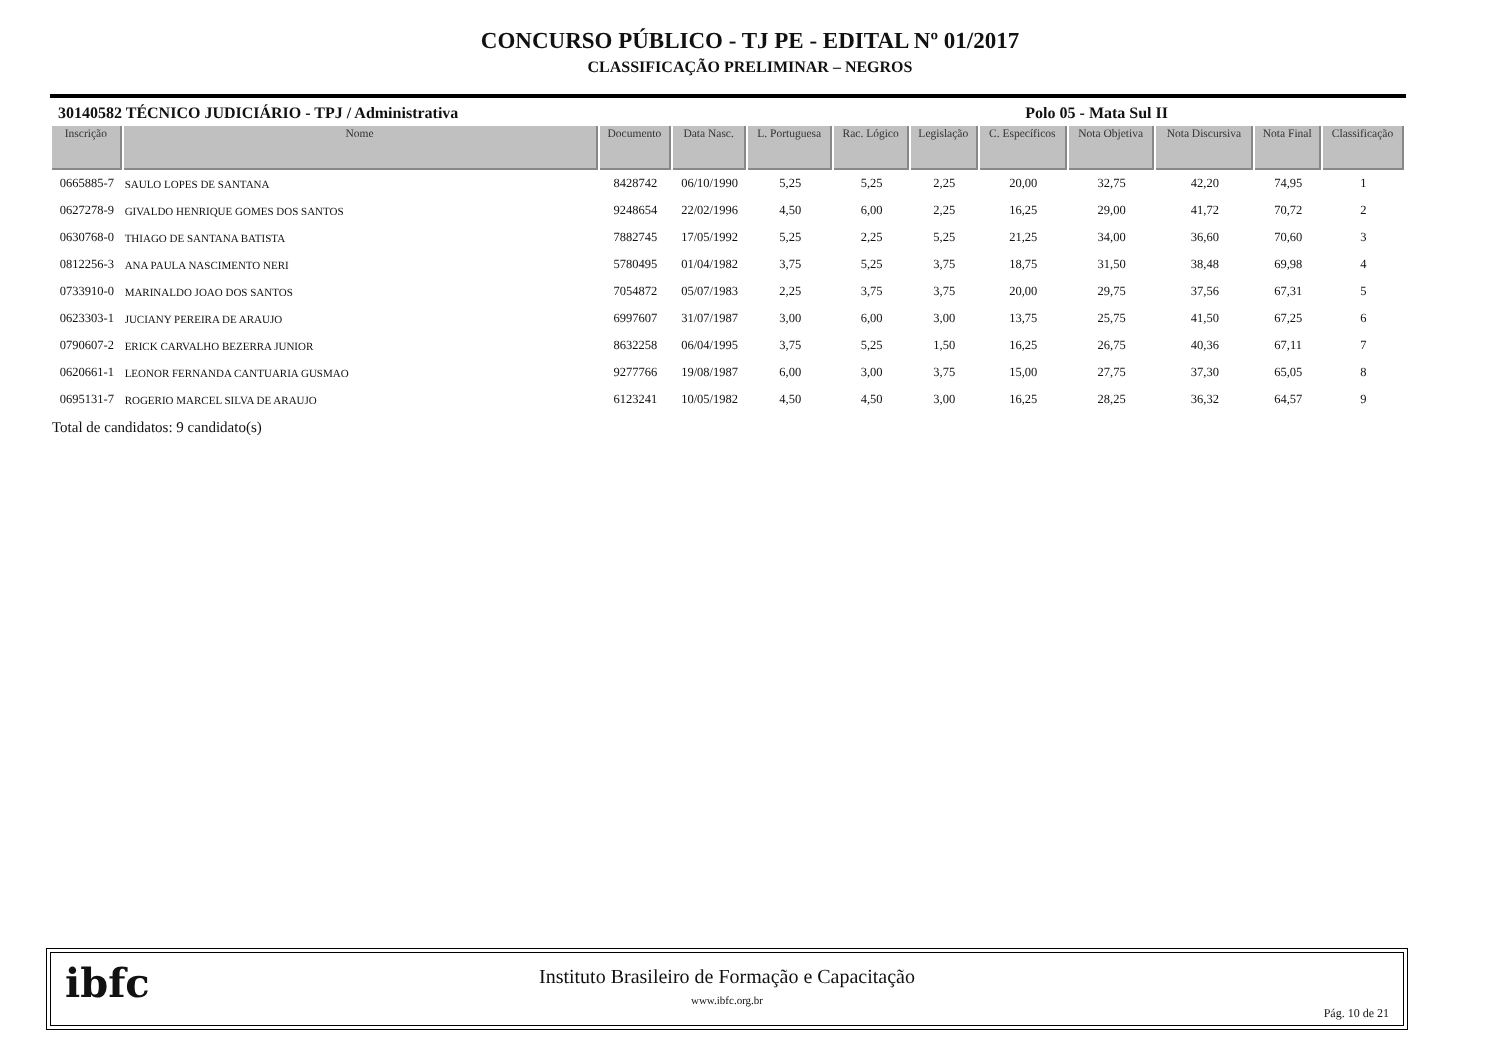CONCURSO PÚBLICO - TJ PE - EDITAL Nº 01/2017
CLASSIFICAÇÃO PRELIMINAR – NEGROS
30140582 TÉCNICO JUDICIÁRIO - TPJ / Administrativa Polo 05 - Mata Sul II
| Inscrição | Nome | Documento | Data Nasc. | L. Portuguesa | Rac. Lógico | Legislação | C. Específicos | Nota Objetiva | Nota Discursiva | Nota Final | Classificação |
| --- | --- | --- | --- | --- | --- | --- | --- | --- | --- | --- | --- |
| 0665885-7 | SAULO LOPES DE SANTANA | 8428742 | 06/10/1990 | 5,25 | 5,25 | 2,25 | 20,00 | 32,75 | 42,20 | 74,95 | 1 |
| 0627278-9 | GIVALDO HENRIQUE GOMES DOS SANTOS | 9248654 | 22/02/1996 | 4,50 | 6,00 | 2,25 | 16,25 | 29,00 | 41,72 | 70,72 | 2 |
| 0630768-0 | THIAGO DE SANTANA BATISTA | 7882745 | 17/05/1992 | 5,25 | 2,25 | 5,25 | 21,25 | 34,00 | 36,60 | 70,60 | 3 |
| 0812256-3 | ANA PAULA NASCIMENTO NERI | 5780495 | 01/04/1982 | 3,75 | 5,25 | 3,75 | 18,75 | 31,50 | 38,48 | 69,98 | 4 |
| 0733910-0 | MARINALDO JOAO DOS SANTOS | 7054872 | 05/07/1983 | 2,25 | 3,75 | 3,75 | 20,00 | 29,75 | 37,56 | 67,31 | 5 |
| 0623303-1 | JUCIANY PEREIRA DE ARAUJO | 6997607 | 31/07/1987 | 3,00 | 6,00 | 3,00 | 13,75 | 25,75 | 41,50 | 67,25 | 6 |
| 0790607-2 | ERICK CARVALHO BEZERRA JUNIOR | 8632258 | 06/04/1995 | 3,75 | 5,25 | 1,50 | 16,25 | 26,75 | 40,36 | 67,11 | 7 |
| 0620661-1 | LEONOR FERNANDA CANTUARIA GUSMAO | 9277766 | 19/08/1987 | 6,00 | 3,00 | 3,75 | 15,00 | 27,75 | 37,30 | 65,05 | 8 |
| 0695131-7 | ROGERIO MARCEL SILVA DE ARAUJO | 6123241 | 10/05/1982 | 4,50 | 4,50 | 3,00 | 16,25 | 28,25 | 36,32 | 64,57 | 9 |
Total de candidatos: 9 candidato(s)
ibfc
Instituto Brasileiro de Formação e Capacitação
www.ibfc.org.br
Pág. 10 de 21